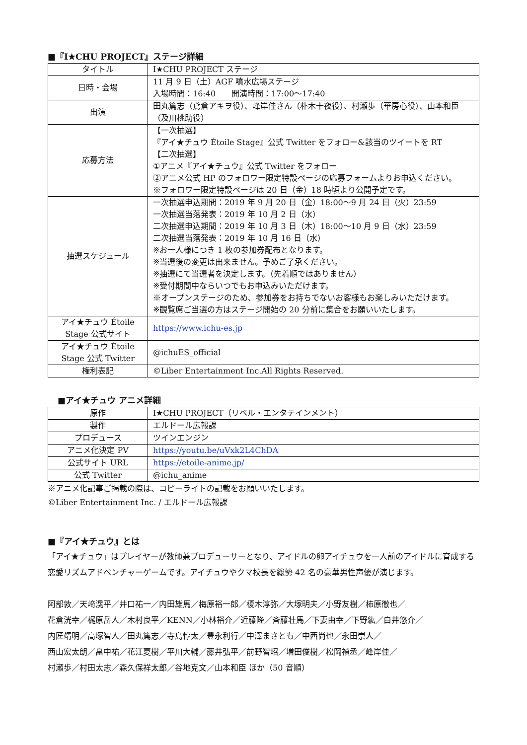■『I★CHU PROJECT』ステージ詳細
| タイトル | I★CHU PROJECT ステージ |
| 日時・会場 | 11 月 9 日（土）AGF 噴水広場ステージ 入場時間：16:40 開演時間：17:00～17:40 |
| 出演 | 田丸篤志（鳶倉アキヲ役）、峰岸佳さん（朴木十夜役）、村瀬歩（華房心役）、山本和臣（及川桃助役） |
| 応募方法 | 【一次抽選】 『アイ★チュウ Étoile Stage』公式 Twitter をフォロー&該当のツイートを RT 【二次抽選】 ①アニメ『アイ★チュウ』公式 Twitter をフォロー ②アニメ公式 HP のフォロワー限定特設ページの応募フォームよりお申込ください。 ※フォロワー限定特設ページは 20 日（金）18 時頃より公開予定です。 |
| 抽選スケジュール | 一次抽選申込期間：2019 年 9 月 20 日（金）18:00～9 月 24 日（火）23:59 一次抽選当落発表：2019 年 10 月 2 日（水） 二次抽選申込期間：2019 年 10 月 3 日（木）18:00～10 月 9 日（水）23:59 二次抽選当落発表：2019 年 10 月 16 日（水） ※お一人様につき 1 枚の参加券配布となります。 ※当選後の変更は出来ません。予めご了承ください。 ※抽選にて当選者を決定します。（先着順ではありません） ※受付期間中ならいつでもお申込みいただけます。 ※オープンステージのため、参加券をお持ちでないお客様もお楽しみいただけます。 ※観覧席ご当選の方はステージ開始の 20 分前に集合をお願いいたします。 |
| アイ★チュウ Étoile Stage 公式サイト | https://www.ichu-es.jp |
| アイ★チュウ Étoile Stage 公式 Twitter | @ichuES_official |
| 権利表記 | ©Liber Entertainment Inc.All Rights Reserved. |
■アイ★チュウ アニメ詳細
| 原作 | I★CHU PROJECT（リベル・エンタテインメント） |
| 製作 | エルドール広報課 |
| プロデュース | ツインエンジン |
| アニメ化決定 PV | https://youtu.be/uVxk2L4ChDA |
| 公式サイト URL | https://etoile-anime.jp/ |
| 公式 Twitter | @ichu_anime |
※アニメ化記事ご掲載の際は、コピーライトの記載をお願いいたします。
©Liber Entertainment Inc. / エルドール広報課
■『アイ★チュウ』とは
「アイ★チュウ」はプレイヤーが教師兼プロデューサーとなり、アイドルの卵アイチュウを一人前のアイドルに育成する恋愛リズムアドベンチャーゲームです。アイチュウやクマ校長を総勢 42 名の豪華男性声優が演じます。
阿部敦／天﨑滉平／井口祐一／内田雄馬／梅原裕一郎／榎木淳弥／大塚明夫／小野友樹／柿原徹也／
花倉洸幸／梶原岳人／木村良平／KENN／小林裕介／近藤隆／斉藤壮馬／下妻由幸／下野紘／白井悠介／
内匠靖明／高塚智人／田丸篤志／寺島惇太／豊永利行／中澤まさとも／中西尚也／永田崇人／
西山宏太朗／畠中祐／花江夏樹／平川大輔／藤井弘平／前野智昭／増田俊樹／松岡禎丞／峰岸佳／
村瀬歩／村田太志／森久保祥太郎／谷地克文／山本和臣 ほか（50 音順）